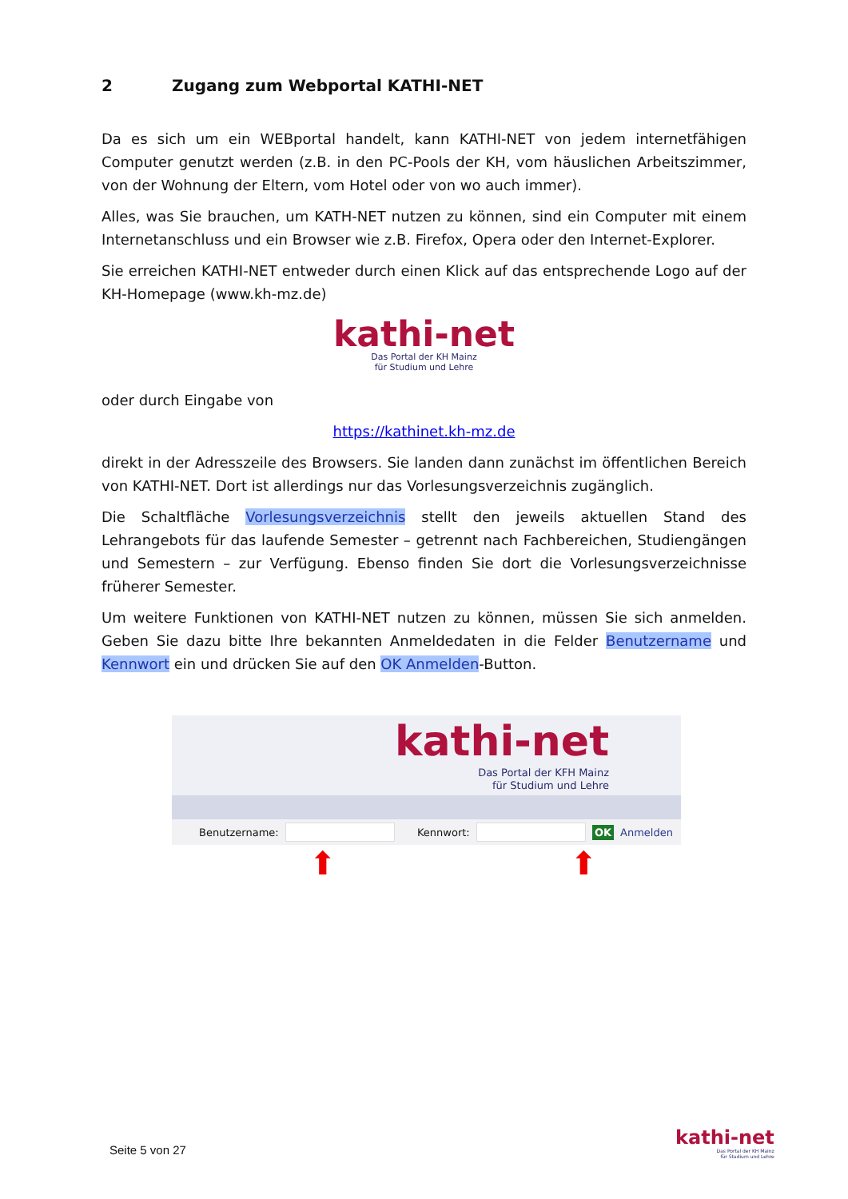2 Zugang zum Webportal KATHI-NET
Da es sich um ein WEBportal handelt, kann KATHI-NET von jedem internetfähigen Computer genutzt werden (z.B. in den PC-Pools der KH, vom häuslichen Arbeitszimmer, von der Wohnung der Eltern, vom Hotel oder von wo auch immer).
Alles, was Sie brauchen, um KATH-NET nutzen zu können, sind ein Computer mit einem Internetanschluss und ein Browser wie z.B. Firefox, Opera oder den Internet-Explorer.
Sie erreichen KATHI-NET entweder durch einen Klick auf das entsprechende Logo auf der KH-Homepage (www.kh-mz.de)
kathi-net
Das Portal der KH Mainz
für Studium und Lehre
oder durch Eingabe von
https://kathinet.kh-mz.de
direkt in der Adresszeile des Browsers. Sie landen dann zunächst im öffentlichen Bereich von KATHI-NET. Dort ist allerdings nur das Vorlesungsverzeichnis zugänglich.
Die Schaltfläche Vorlesungsverzeichnis stellt den jeweils aktuellen Stand des Lehrangebots für das laufende Semester – getrennt nach Fachbereichen, Studiengängen und Semestern – zur Verfügung. Ebenso finden Sie dort die Vorlesungsverzeichnisse früherer Semester.
Um weitere Funktionen von KATHI-NET nutzen zu können, müssen Sie sich anmelden. Geben Sie dazu bitte Ihre bekannten Anmeldedaten in die Felder Benutzername und Kennwort ein und drücken Sie auf den OK Anmelden-Button.
kathi-net
Das Portal der KFH Mainz
für Studium und Lehre
Benutzername:
Kennwort: OK Anmelden
⬆ ⬆
Seite 5 von 27
kathi-net
Das Portal der KH Mainz
für Studium und Lehre